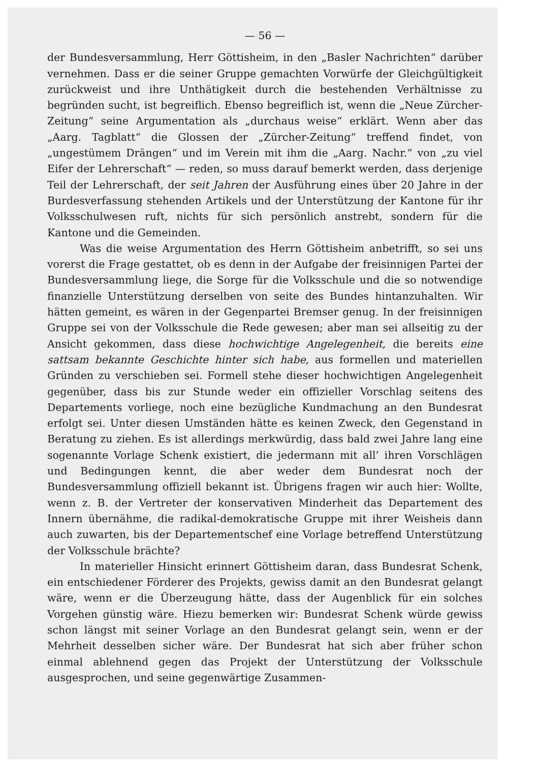— 56 —
der Bundesversammlung, Herr Göttisheim, in den „Basler Nachrichten“ darüber vernehmen. Dass er die seiner Gruppe gemachten Vorwürfe der Gleichgültigkeit zurückweist und ihre Unthätigkeit durch die bestehenden Verhältnisse zu begründen sucht, ist begreiflich. Ebenso begreiflich ist, wenn die „Neue Zürcher-Zeitung“ seine Argumentation als „durchaus weise“ erklärt. Wenn aber das „Aarg. Tagblatt“ die Glossen der „Zürcher-Zeitung“ treffend findet, von „ungestümem Drängen“ und im Verein mit ihm die „Aarg. Nachr.“ von „zu viel Eifer der Lehrerschaft“ — reden, so muss darauf bemerkt werden, dass derjenige Teil der Lehrerschaft, der seit Jahren der Ausführung eines über 20 Jahre in der Burdesverfassung stehenden Artikels und der Unterstützung der Kantone für ihr Volksschulwesen ruft, nichts für sich persönlich anstrebt, sondern für die Kantone und die Gemeinden.
Was die weise Argumentation des Herrn Göttisheim anbetrifft, so sei uns vorerst die Frage gestattet, ob es denn in der Aufgabe der freisinnigen Partei der Bundesversammlung liege, die Sorge für die Volksschule und die so notwendige finanzielle Unterstützung derselben von seite des Bundes hintanzuhalten. Wir hätten gemeint, es wären in der Gegenpartei Bremser genug. In der freisinnigen Gruppe sei von der Volksschule die Rede gewesen; aber man sei allseitig zu der Ansicht gekommen, dass diese hochwichtige Angelegenheit, die bereits eine sattsam bekannte Geschichte hinter sich habe, aus formellen und materiellen Gründen zu verschieben sei. Formell stehe dieser hochwichtigen Angelegenheit gegenüber, dass bis zur Stunde weder ein offizieller Vorschlag seitens des Departements vorliege, noch eine bezügliche Kundmachung an den Bundesrat erfolgt sei. Unter diesen Umständen hätte es keinen Zweck, den Gegenstand in Beratung zu ziehen. Es ist allerdings merkwürdig, dass bald zwei Jahre lang eine sogenannte Vorlage Schenk existiert, die jedermann mit all’ ihren Vorschlägen und Bedingungen kennt, die aber weder dem Bundesrat noch der Bundesversammlung offiziell bekannt ist. Übrigens fragen wir auch hier: Wollte, wenn z. B. der Vertreter der konservativen Minderheit das Departement des Innern übernähme, die radikal-demokratische Gruppe mit ihrer Weisheis dann auch zuwarten, bis der Departementschef eine Vorlage betreffend Unterstützung der Volksschule brächte?
In materieller Hinsicht erinnert Göttisheim daran, dass Bundesrat Schenk, ein entschiedener Förderer des Projekts, gewiss damit an den Bundesrat gelangt wäre, wenn er die Überzeugung hätte, dass der Augenblick für ein solches Vorgehen günstig wäre. Hiezu bemerken wir: Bundesrat Schenk würde gewiss schon längst mit seiner Vorlage an den Bundesrat gelangt sein, wenn er der Mehrheit desselben sicher wäre. Der Bundesrat hat sich aber früher schon einmal ablehnend gegen das Projekt der Unterstützung der Volksschule ausgesprochen, und seine gegenwärtige Zusammen-